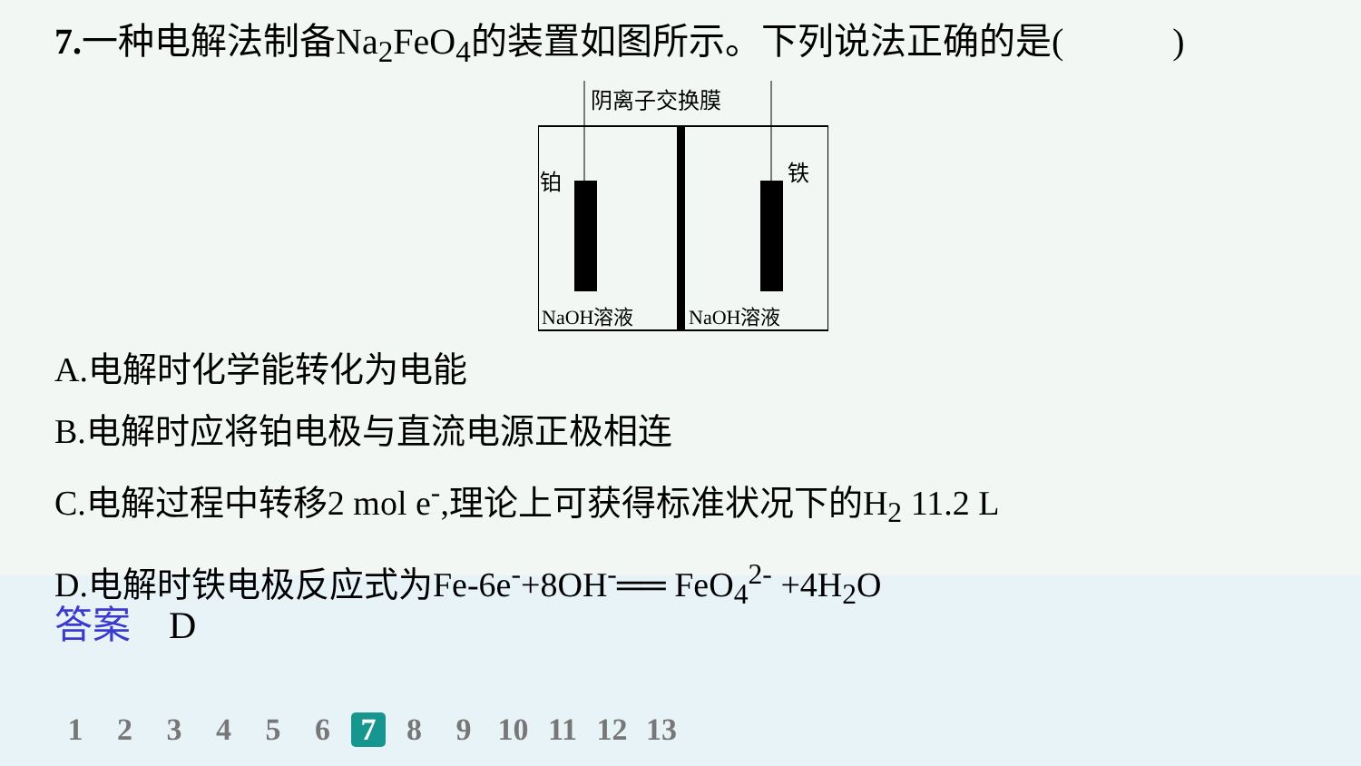7. 一种电解法制备Na<sub>2</sub>FeO<sub>4</sub>的装置如图所示。下列说法正确的是(　　　)
阴离子交换膜
铂
铁
NaOH溶液
NaOH溶液
A.电解时化学能转化为电能
B.电解时应将铂电极与直流电源正极相连
C.电解过程中转移2 mol e<sup>-</sup>,理论上可获得标准状况下的H<sub>2</sub> 11.2 L
D.电解时铁电极反应式为Fe-6e<sup>-</sup>+8OH<sup>-</sup>══ FeO<sub>4</sub><sup>2-</sup> +4H<sub>2</sub>O
答案　D
1 2 3 4 5 6 7 8 9 10 11 12 13